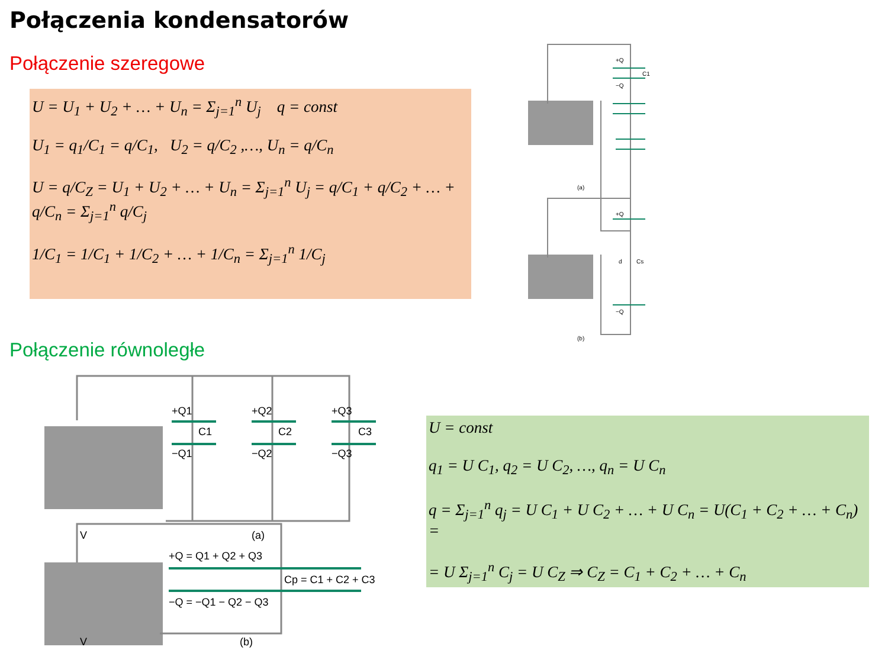Połączenia kondensatorów
Połączenie szeregowe
U = U<sub>1</sub> + U<sub>2</sub> + … + U<sub>n</sub> = Σ<sub>j=1</sub><sup>n</sup> U<sub>j</sub> q = const
U<sub>1</sub> = q<sub>1</sub>/C<sub>1</sub> = q/C<sub>1</sub>, U<sub>2</sub> = q/C<sub>2</sub> ,…, U<sub>n</sub> = q/C<sub>n</sub>
U = q/C<sub>Z</sub> = U<sub>1</sub> + U<sub>2</sub> + … + U<sub>n</sub> = Σ<sub>j=1</sub><sup>n</sup> U<sub>j</sub> = q/C<sub>1</sub> + q/C<sub>2</sub> + … + q/C<sub>n</sub> = Σ<sub>j=1</sub><sup>n</sup> q/C<sub>j</sub>
1/C<sub>1</sub> = 1/C<sub>1</sub> + 1/C<sub>2</sub> + … + 1/C<sub>n</sub> = Σ<sub>j=1</sub><sup>n</sup> 1/C<sub>j</sub>
+Q
C1
−Q
(a)
+Q
d
Cs
−Q
(b)
Połączenie równoległe
+Q1
C1
−Q1
+Q2
C2
−Q2
+Q3
C3
−Q3
V
(a)
+Q = Q1 + Q2 + Q3
Cp = C1 + C2 + C3
−Q = −Q1 − Q2 − Q3
V
(b)
U = const
q<sub>1</sub> = U C<sub>1</sub>, q<sub>2</sub> = U C<sub>2</sub>, …, q<sub>n</sub> = U C<sub>n</sub>
q = Σ<sub>j=1</sub><sup>n</sup> q<sub>j</sub> = U C<sub>1</sub> + U C<sub>2</sub> + … + U C<sub>n</sub> = U(C<sub>1</sub> + C<sub>2</sub> + … + C<sub>n</sub>) =
= U Σ<sub>j=1</sub><sup>n</sup> C<sub>j</sub> = U C<sub>Z</sub> ⇒ C<sub>Z</sub> = C<sub>1</sub> + C<sub>2</sub> + … + C<sub>n</sub>